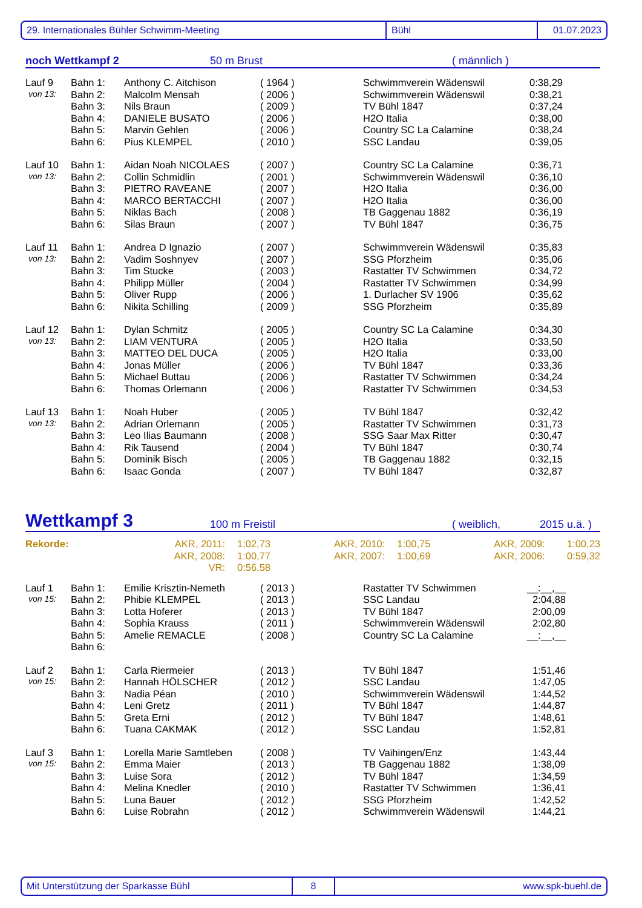29. Internationales Bühler Schwimm-Meeting Bühl 01.07.2023
noch Wettkampf 2 50 m Brust ( männlich )
| Lauf 9 | Bahn 1: | Anthony C. Aitchison | ( 1964 ) | Schwimmverein Wädenswil | 0:38,29 |
| von 13: | Bahn 2: | Malcolm Mensah | ( 2006 ) | Schwimmverein Wädenswil | 0:38,21 |
| | Bahn 3: | Nils Braun | ( 2009 ) | TV Bühl 1847 | 0:37,24 |
| | Bahn 4: | DANIELE BUSATO | ( 2006 ) | H2O Italia | 0:38,00 |
| | Bahn 5: | Marvin Gehlen | ( 2006 ) | Country SC La Calamine | 0:38,24 |
| | Bahn 6: | Pius KLEMPEL | ( 2010 ) | SSC Landau | 0:39,05 |
| Lauf 10 | Bahn 1: | Aidan Noah NICOLAES | ( 2007 ) | Country SC La Calamine | 0:36,71 |
| von 13: | Bahn 2: | Collin Schmidlin | ( 2001 ) | Schwimmverein Wädenswil | 0:36,10 |
| | Bahn 3: | PIETRO RAVEANE | ( 2007 ) | H2O Italia | 0:36,00 |
| | Bahn 4: | MARCO BERTACCHI | ( 2007 ) | H2O Italia | 0:36,00 |
| | Bahn 5: | Niklas Bach | ( 2008 ) | TB Gaggenau 1882 | 0:36,19 |
| | Bahn 6: | Silas Braun | ( 2007 ) | TV Bühl 1847 | 0:36,75 |
| Lauf 11 | Bahn 1: | Andrea D Ignazio | ( 2007 ) | Schwimmverein Wädenswil | 0:35,83 |
| von 13: | Bahn 2: | Vadim Soshnyev | ( 2007 ) | SSG Pforzheim | 0:35,06 |
| | Bahn 3: | Tim Stucke | ( 2003 ) | Rastatter TV Schwimmen | 0:34,72 |
| | Bahn 4: | Philipp Müller | ( 2004 ) | Rastatter TV Schwimmen | 0:34,99 |
| | Bahn 5: | Oliver Rupp | ( 2006 ) | 1. Durlacher SV 1906 | 0:35,62 |
| | Bahn 6: | Nikita Schilling | ( 2009 ) | SSG Pforzheim | 0:35,89 |
| Lauf 12 | Bahn 1: | Dylan Schmitz | ( 2005 ) | Country SC La Calamine | 0:34,30 |
| von 13: | Bahn 2: | LIAM VENTURA | ( 2005 ) | H2O Italia | 0:33,50 |
| | Bahn 3: | MATTEO DEL DUCA | ( 2005 ) | H2O Italia | 0:33,00 |
| | Bahn 4: | Jonas Müller | ( 2006 ) | TV Bühl 1847 | 0:33,36 |
| | Bahn 5: | Michael Buttau | ( 2006 ) | Rastatter TV Schwimmen | 0:34,24 |
| | Bahn 6: | Thomas Orlemann | ( 2006 ) | Rastatter TV Schwimmen | 0:34,53 |
| Lauf 13 | Bahn 1: | Noah Huber | ( 2005 ) | TV Bühl 1847 | 0:32,42 |
| von 13: | Bahn 2: | Adrian Orlemann | ( 2005 ) | Rastatter TV Schwimmen | 0:31,73 |
| | Bahn 3: | Leo Ilias Baumann | ( 2008 ) | SSG Saar Max Ritter | 0:30,47 |
| | Bahn 4: | Rik Tausend | ( 2004 ) | TV Bühl 1847 | 0:30,74 |
| | Bahn 5: | Dominik Bisch | ( 2005 ) | TB Gaggenau 1882 | 0:32,15 |
| | Bahn 6: | Isaac Gonda | ( 2007 ) | TV Bühl 1847 | 0:32,87 |
Wettkampf 3 100 m Freistil ( weiblich, 2015 u.ä. )
| Rekorde: | AKR, 2011: | 1:02,73 | AKR, 2010: | 1:00,75 | AKR, 2009: | 1:00,23 |
| | AKR, 2008: | 1:00,77 | AKR, 2007: | 1:00,69 | AKR, 2006: | 0:59,32 |
| | VR: | 0:56,58 | | | | |
| Lauf 1 | Bahn 1: | Emilie Krisztin-Nemeth | ( 2013 ) | Rastatter TV Schwimmen | __:__,__ |
| von 15: | Bahn 2: | Phibie KLEMPEL | ( 2013 ) | SSC Landau | 2:04,88 |
| | Bahn 3: | Lotta Hoferer | ( 2013 ) | TV Bühl 1847 | 2:00,09 |
| | Bahn 4: | Sophia Krauss | ( 2011 ) | Schwimmverein Wädenswil | 2:02,80 |
| | Bahn 5: | Amelie REMACLE | ( 2008 ) | Country SC La Calamine | __:__,__ |
| | Bahn 6: | | | | |
| Lauf 2 | Bahn 1: | Carla Riermeier | ( 2013 ) | TV Bühl 1847 | 1:51,46 |
| von 15: | Bahn 2: | Hannah HÖLSCHER | ( 2012 ) | SSC Landau | 1:47,05 |
| | Bahn 3: | Nadia Péan | ( 2010 ) | Schwimmverein Wädenswil | 1:44,52 |
| | Bahn 4: | Leni Gretz | ( 2011 ) | TV Bühl 1847 | 1:44,87 |
| | Bahn 5: | Greta Erni | ( 2012 ) | TV Bühl 1847 | 1:48,61 |
| | Bahn 6: | Tuana CAKMAK | ( 2012 ) | SSC Landau | 1:52,81 |
| Lauf 3 | Bahn 1: | Lorella Marie Samtleben | ( 2008 ) | TV Vaihingen/Enz | 1:43,44 |
| von 15: | Bahn 2: | Emma Maier | ( 2013 ) | TB Gaggenau 1882 | 1:38,09 |
| | Bahn 3: | Luise Sora | ( 2012 ) | TV Bühl 1847 | 1:34,59 |
| | Bahn 4: | Melina Knedler | ( 2010 ) | Rastatter TV Schwimmen | 1:36,41 |
| | Bahn 5: | Luna Bauer | ( 2012 ) | SSG Pforzheim | 1:42,52 |
| | Bahn 6: | Luise Robrahn | ( 2012 ) | Schwimmverein Wädenswil | 1:44,21 |
Mit Unterstützung der Sparkasse Bühl 8 www.spk-buehl.de